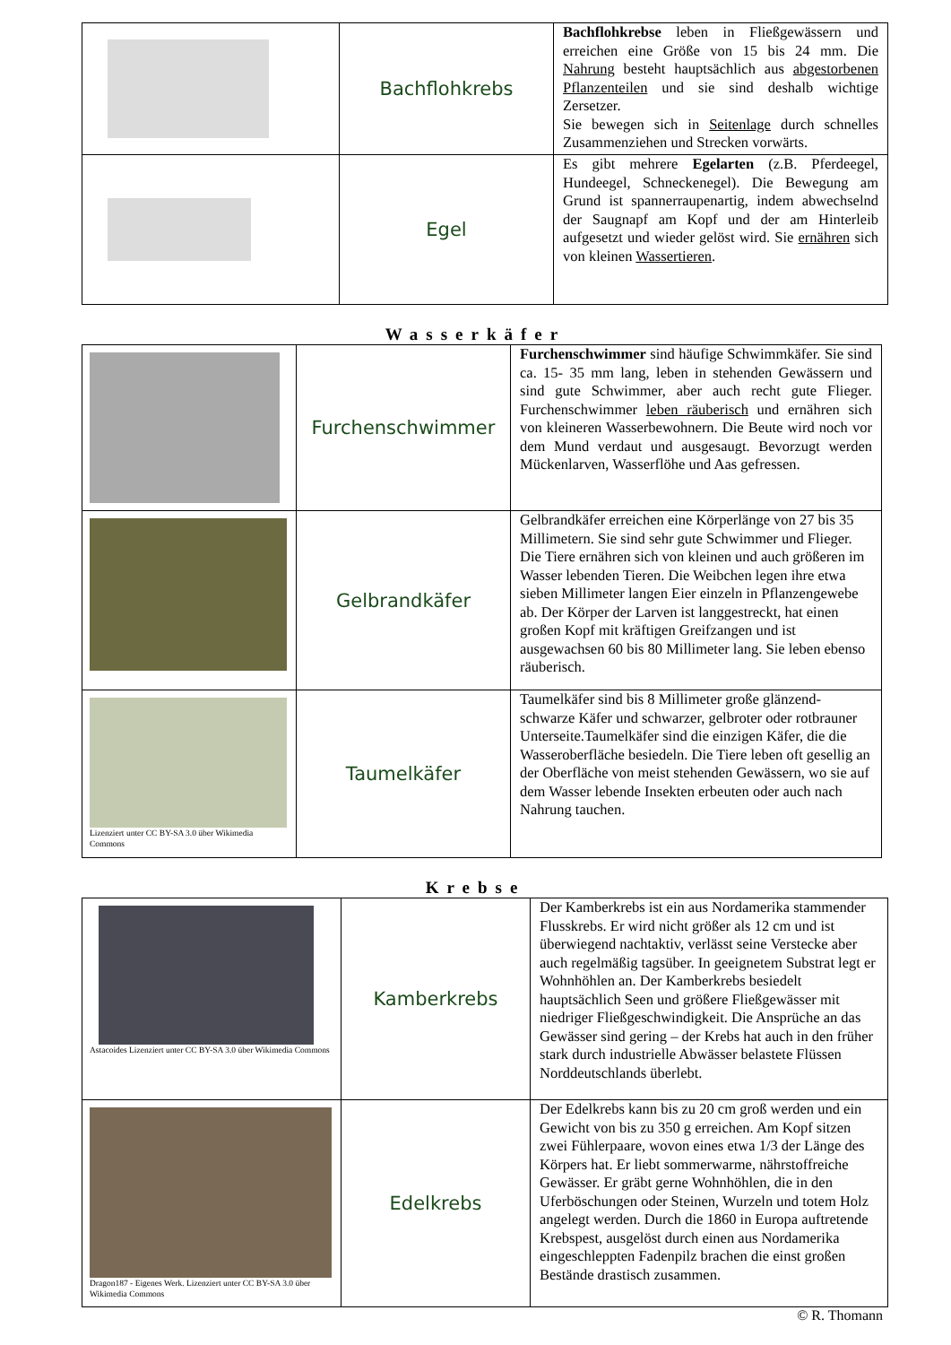| | Bachflohkrebs | Bachflohkrebse leben in Fließgewässern und erreichen eine Größe von 15 bis 24 mm. Die Nahrung besteht hauptsächlich aus abgestorbenen Pflanzenteilen und sie sind deshalb wichtige Zersetzer. Sie bewegen sich in Seitenlage durch schnelles Zusammenziehen und Strecken vorwärts. |
| | Egel | Es gibt mehrere Egelarten (z.B. Pferdeegel, Hundeegel, Schneckenegel). Die Bewegung am Grund ist spannerraupenartig, indem abwechselnd der Saugnapf am Kopf und der am Hinterleib aufgesetzt und wieder gelöst wird. Sie ernähren sich von kleinen Wassertieren . |
Wasserkäfer
| | Furchenschwimmer | Furchenschwimmer sind häufige Schwimmkäfer. Sie sind ca. 15- 35 mm lang, leben in stehenden Gewässern und sind gute Schwimmer, aber auch recht gute Flieger. Furchenschwimmer leben räuberisch und ernähren sich von kleineren Wasserbewohnern. Die Beute wird noch vor dem Mund verdaut und ausgesaugt. Bevorzugt werden Mückenlarven, Wasserflöhe und Aas gefressen. |
| | Gelbrandkäfer | Gelbrandkäfer erreichen eine Körperlänge von 27 bis 35 Millimetern. Sie sind sehr gute Schwimmer und Flieger. Die Tiere ernähren sich von kleinen und auch größeren im Wasser lebenden Tieren. Die Weibchen legen ihre etwa sieben Millimeter langen Eier einzeln in Pflanzengewebe ab. Der Körper der Larven ist langgestreckt, hat einen großen Kopf mit kräftigen Greifzangen und ist ausgewachsen 60 bis 80 Millimeter lang. Sie leben ebenso räuberisch. |
| Lizenziert unter CC BY-SA 3.0 über Wikimedia Commons | Taumelkäfer | Taumelkäfer sind bis 8 Millimeter große glänzend-schwarze Käfer und schwarzer, gelbroter oder rotbrauner Unterseite.Taumelkäfer sind die einzigen Käfer, die die Wasseroberfläche besiedeln. Die Tiere leben oft gesellig an der Oberfläche von meist stehenden Gewässern, wo sie auf dem Wasser lebende Insekten erbeuten oder auch nach Nahrung tauchen. |
Krebse
| Astacoides Lizenziert unter CC BY-SA 3.0 über Wikimedia Commons | Kamberkrebs | Der Kamberkrebs ist ein aus Nordamerika stammender Flusskrebs. Er wird nicht größer als 12 cm und ist überwiegend nachtaktiv, verlässt seine Verstecke aber auch regelmäßig tagsüber. In geeignetem Substrat legt er Wohnhöhlen an. Der Kamberkrebs besiedelt hauptsächlich Seen und größere Fließgewässer mit niedriger Fließgeschwindigkeit. Die Ansprüche an das Gewässer sind gering – der Krebs hat auch in den früher stark durch industrielle Abwässer belastete Flüssen Norddeutschlands überlebt. |
| Dragon187 - Eigenes Werk. Lizenziert unter CC BY-SA 3.0 über Wikimedia Commons | Edelkrebs | Der Edelkrebs kann bis zu 20 cm groß werden und ein Gewicht von bis zu 350 g erreichen. Am Kopf sitzen zwei Fühlerpaare, wovon eines etwa 1/3 der Länge des Körpers hat. Er liebt sommerwarme, nährstoffreiche Gewässer. Er gräbt gerne Wohnhöhlen, die in den Uferböschungen oder Steinen, Wurzeln und totem Holz angelegt werden. Durch die 1860 in Europa auftretende Krebspest, ausgelöst durch einen aus Nordamerika eingeschleppten Fadenpilz brachen die einst großen Bestände drastisch zusammen. |
© R. Thomann